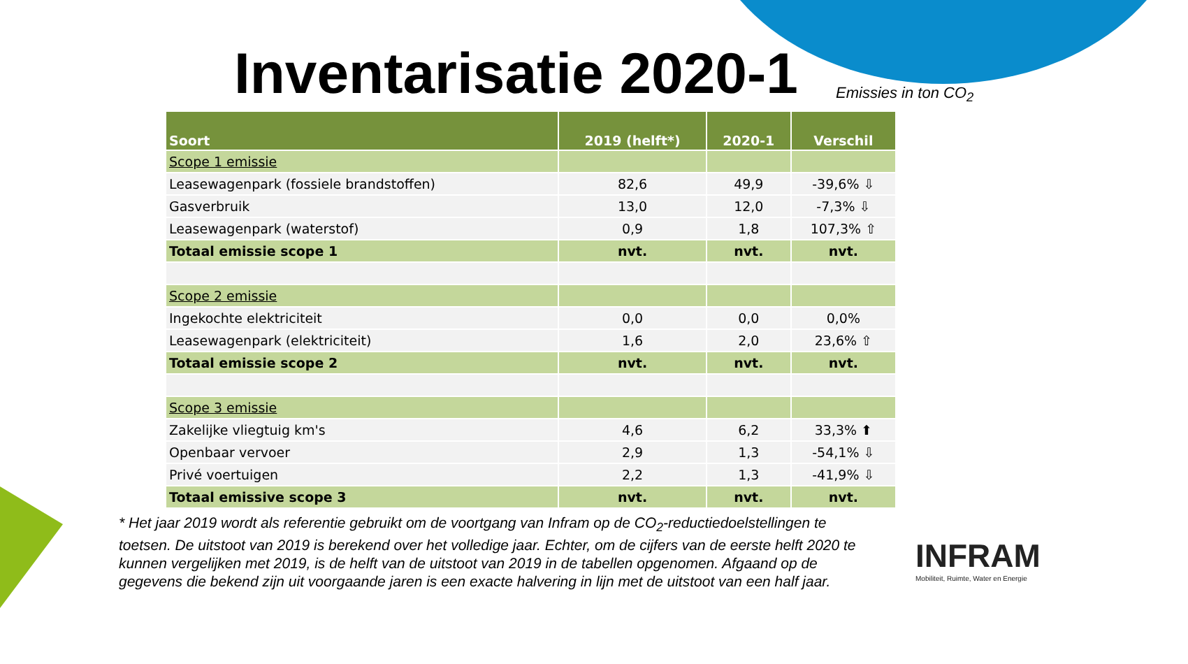Inventarisatie 2020-1 Emissies in ton CO<sub>2</sub>
| Soort | 2019 (helft*) | 2020-1 | Verschil |
| --- | --- | --- | --- |
| Scope 1 emissie | | | |
| Leasewagenpark (fossiele brandstoffen) | 82,6 | 49,9 | -39,6% ⇩ |
| Gasverbruik | 13,0 | 12,0 | -7,3% ⇩ |
| Leasewagenpark (waterstof) | 0,9 | 1,8 | 107,3% ⇧ |
| Totaal emissie scope 1 | nvt. | nvt. | nvt. |
| Scope 2 emissie | | | |
| Ingekochte elektriciteit | 0,0 | 0,0 | 0,0% |
| Leasewagenpark (elektriciteit) | 1,6 | 2,0 | 23,6% ⇧ |
| Totaal emissie scope 2 | nvt. | nvt. | nvt. |
| Scope 3 emissie | | | |
| Zakelijke vliegtuig km's | 4,6 | 6,2 | 33,3% ⬆ |
| Openbaar vervoer | 2,9 | 1,3 | -54,1% ⇩ |
| Privé voertuigen | 2,2 | 1,3 | -41,9% ⇩ |
| Totaal emissive scope 3 | nvt. | nvt. | nvt. |
* Het jaar 2019 wordt als referentie gebruikt om de voortgang van Infram op de CO<sub>2</sub>-reductiedoelstellingen te toetsen. De uitstoot van 2019 is berekend over het volledige jaar. Echter, om de cijfers van de eerste helft 2020 te kunnen vergelijken met 2019, is de helft van de uitstoot van 2019 in de tabellen opgenomen. Afgaand op de gegevens die bekend zijn uit voorgaande jaren is een exacte halvering in lijn met de uitstoot van een half jaar.
INFRAM
Mobiliteit, Ruimte, Water en Energie